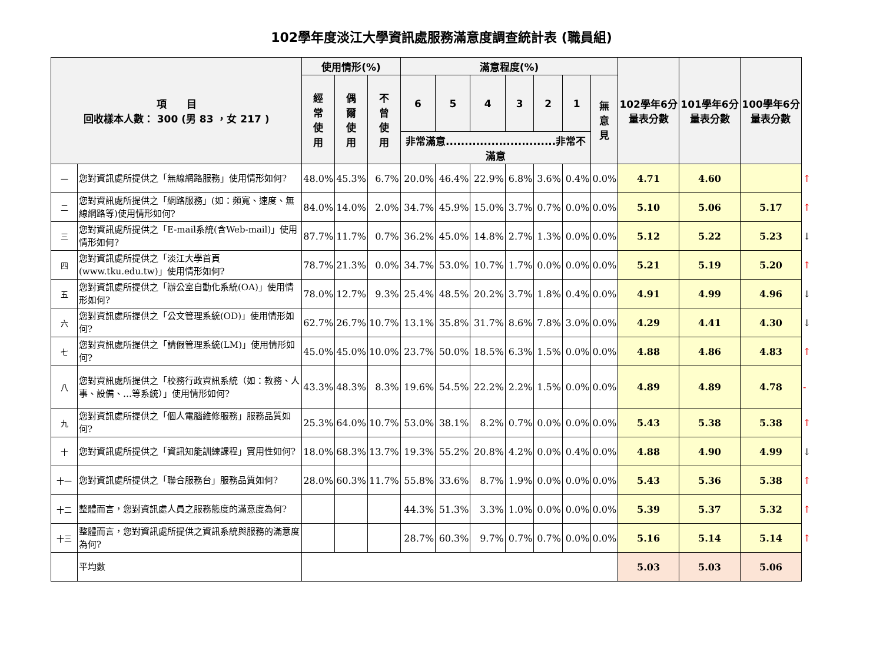102學年度淡江大學資訊處服務滿意度調查統計表 (職員組)
| 項 目 回收樣本人數： 300 (男 83 ，女 217 ) | | 使用情形(%) | | | 滿意程度(%) | | | | | | | 102學年6分量表分數 | 101學年6分量表分數 | 100學年6分量表分數 | |
| | | 經 常 使 用 | 偶 爾 使 用 | 不 曾 使 用 | 6 | 5 | 4 | 3 | 2 | 1 | 無 意 見 | | | | |
| | | | | | 非常滿意.............................非常不滿意 | | | | | | | | | | |
| 一 | 您對資訊處所提供之「無線網路服務」使用情形如何? | 48.0% | 45.3% | 6.7% | 20.0% | 46.4% | 22.9% | 6.8% | 3.6% | 0.4% | 0.0% | 4.71 | 4.60 | | ↑ |
| 二 | 您對資訊處所提供之「網路服務」(如：頻寬、速度、無線網路等)使用情形如何? | 84.0% | 14.0% | 2.0% | 34.7% | 45.9% | 15.0% | 3.7% | 0.7% | 0.0% | 0.0% | 5.10 | 5.06 | 5.17 | ↑ |
| 三 | 您對資訊處所提供之「E-mail系統(含Web-mail)」使用情形如何? | 87.7% | 11.7% | 0.7% | 36.2% | 45.0% | 14.8% | 2.7% | 1.3% | 0.0% | 0.0% | 5.12 | 5.22 | 5.23 | ↓ |
| 四 | 您對資訊處所提供之「淡江大學首頁(www.tku.edu.tw)」使用情形如何? | 78.7% | 21.3% | 0.0% | 34.7% | 53.0% | 10.7% | 1.7% | 0.0% | 0.0% | 0.0% | 5.21 | 5.19 | 5.20 | ↑ |
| 五 | 您對資訊處所提供之「辦公室自動化系統(OA)」使用情形如何? | 78.0% | 12.7% | 9.3% | 25.4% | 48.5% | 20.2% | 3.7% | 1.8% | 0.4% | 0.0% | 4.91 | 4.99 | 4.96 | ↓ |
| 六 | 您對資訊處所提供之「公文管理系統(OD)」使用情形如何? | 62.7% | 26.7% | 10.7% | 13.1% | 35.8% | 31.7% | 8.6% | 7.8% | 3.0% | 0.0% | 4.29 | 4.41 | 4.30 | ↓ |
| 七 | 您對資訊處所提供之「請假管理系統(LM)」使用情形如何? | 45.0% | 45.0% | 10.0% | 23.7% | 50.0% | 18.5% | 6.3% | 1.5% | 0.0% | 0.0% | 4.88 | 4.86 | 4.83 | ↑ |
| 八 | 您對資訊處所提供之「校務行政資訊系統（如：教務、人事、設備、…等系統）」使用情形如何? | 43.3% | 48.3% | 8.3% | 19.6% | 54.5% | 22.2% | 2.2% | 1.5% | 0.0% | 0.0% | 4.89 | 4.89 | 4.78 | - |
| 九 | 您對資訊處所提供之「個人電腦維修服務」服務品質如何? | 25.3% | 64.0% | 10.7% | 53.0% | 38.1% | 8.2% | 0.7% | 0.0% | 0.0% | 0.0% | 5.43 | 5.38 | 5.38 | ↑ |
| 十 | 您對資訊處所提供之「資訊知能訓練課程」實用性如何? | 18.0% | 68.3% | 13.7% | 19.3% | 55.2% | 20.8% | 4.2% | 0.0% | 0.4% | 0.0% | 4.88 | 4.90 | 4.99 | ↓ |
| 十一 | 您對資訊處所提供之「聯合服務台」服務品質如何? | 28.0% | 60.3% | 11.7% | 55.8% | 33.6% | 8.7% | 1.9% | 0.0% | 0.0% | 0.0% | 5.43 | 5.36 | 5.38 | ↑ |
| 十二 | 整體而言，您對資訊處人員之服務態度的滿意度為何? | | | | 44.3% | 51.3% | 3.3% | 1.0% | 0.0% | 0.0% | 0.0% | 5.39 | 5.37 | 5.32 | ↑ |
| 十三 | 整體而言，您對資訊處所提供之資訊系統與服務的滿意度為何? | | | | 28.7% | 60.3% | 9.7% | 0.7% | 0.7% | 0.0% | 0.0% | 5.16 | 5.14 | 5.14 | ↑ |
| | 平均數 | | | | | | | | | | | 5.03 | 5.03 | 5.06 | |